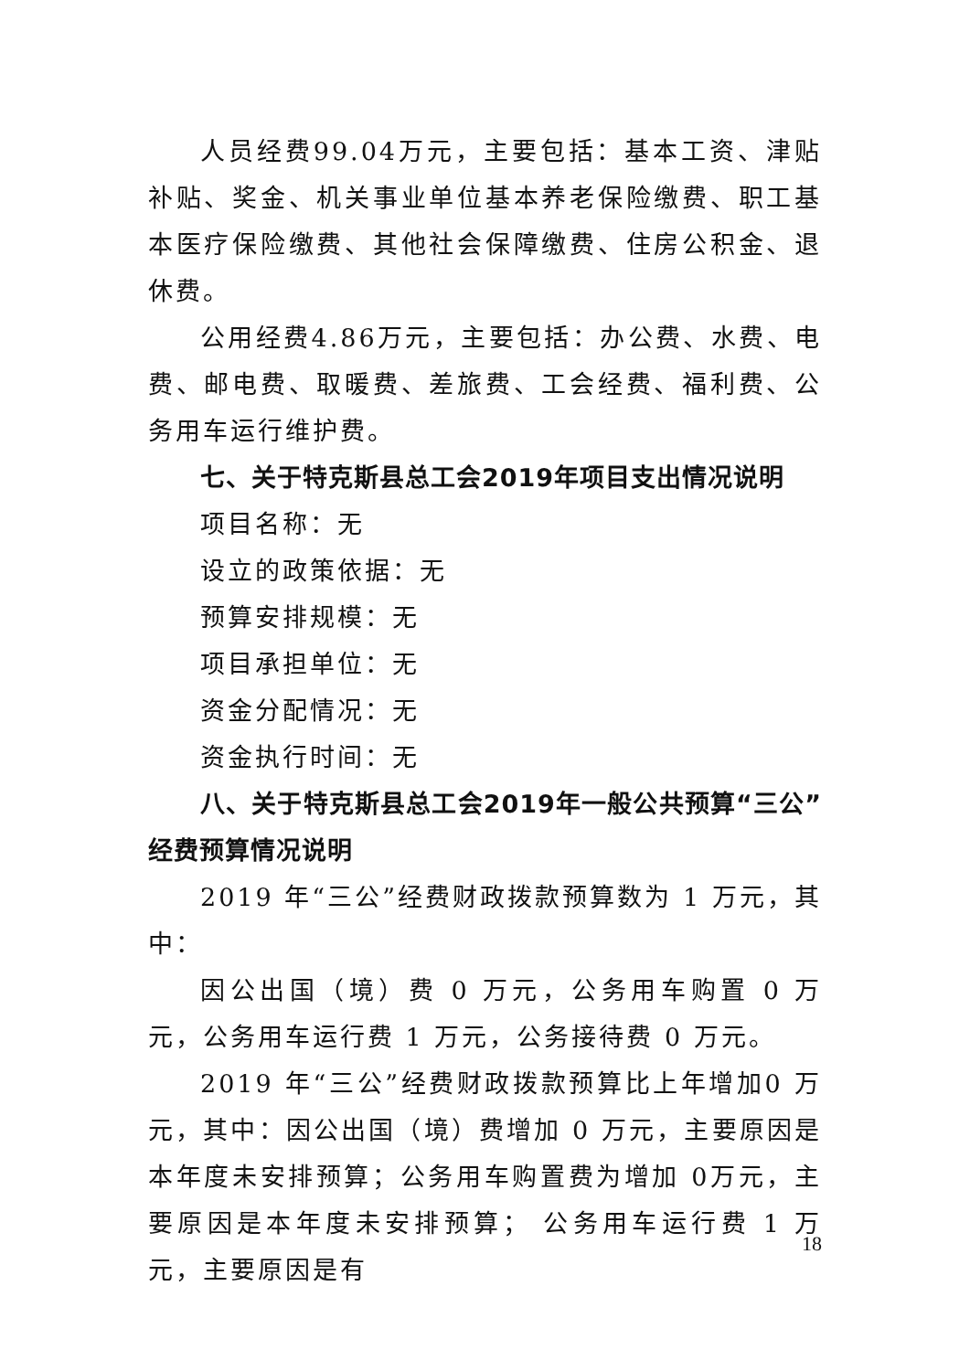人员经费99.04万元，主要包括：基本工资、津贴补贴、奖金、机关事业单位基本养老保险缴费、职工基本医疗保险缴费、其他社会保障缴费、住房公积金、退休费。
公用经费4.86万元，主要包括：办公费、水费、电费、邮电费、取暖费、差旅费、工会经费、福利费、公务用车运行维护费。
七、关于特克斯县总工会2019年项目支出情况说明
项目名称：无
设立的政策依据：无
预算安排规模：无
项目承担单位：无
资金分配情况：无
资金执行时间：无
八、关于特克斯县总工会2019年一般公共预算“三公”经费预算情况说明
2019 年“三公”经费财政拨款预算数为 1 万元，其中：
因公出国（境）费 0 万元，公务用车购置 0 万元，公务用车运行费 1 万元，公务接待费 0 万元。
2019 年“三公”经费财政拨款预算比上年增加0 万元，其中：因公出国（境）费增加 0 万元，主要原因是本年度未安排预算；公务用车购置费为增加 0万元，主要原因是本年度未安排预算； 公务用车运行费 1 万元，主要原因是有
18